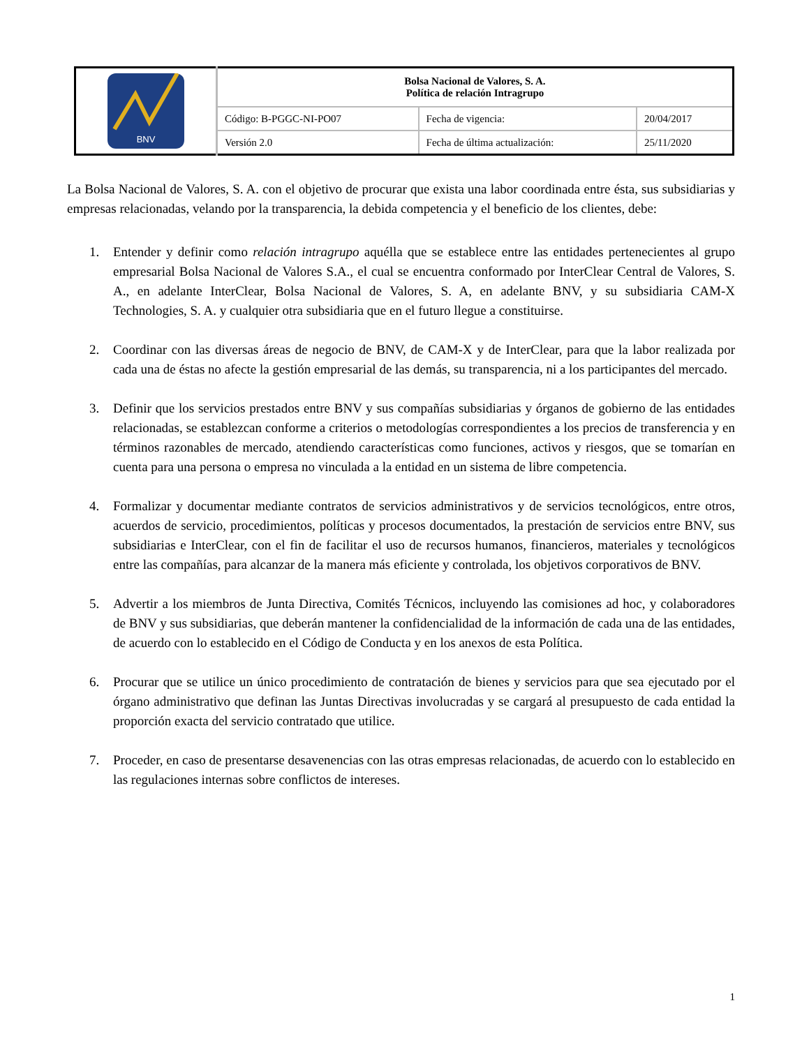| BNV | Bolsa Nacional de Valores, S. A. Política de relación Intragrupo | | |
| | Código: B-PGGC-NI-PO07 | Fecha de vigencia: | 20/04/2017 |
| | Versión 2.0 | Fecha de última actualización: | 25/11/2020 |
La Bolsa Nacional de Valores, S. A. con el objetivo de procurar que exista una labor coordinada entre ésta, sus subsidiarias y empresas relacionadas, velando por la transparencia, la debida competencia y el beneficio de los clientes, debe:
1. Entender y definir como relación intragrupo aquélla que se establece entre las entidades pertenecientes al grupo empresarial Bolsa Nacional de Valores S.A., el cual se encuentra conformado por InterClear Central de Valores, S. A., en adelante InterClear, Bolsa Nacional de Valores, S. A, en adelante BNV, y su subsidiaria CAM-X Technologies, S. A. y cualquier otra subsidiaria que en el futuro llegue a constituirse.
2. Coordinar con las diversas áreas de negocio de BNV, de CAM-X y de InterClear, para que la labor realizada por cada una de éstas no afecte la gestión empresarial de las demás, su transparencia, ni a los participantes del mercado.
3. Definir que los servicios prestados entre BNV y sus compañías subsidiarias y órganos de gobierno de las entidades relacionadas, se establezcan conforme a criterios o metodologías correspondientes a los precios de transferencia y en términos razonables de mercado, atendiendo características como funciones, activos y riesgos, que se tomarían en cuenta para una persona o empresa no vinculada a la entidad en un sistema de libre competencia.
4. Formalizar y documentar mediante contratos de servicios administrativos y de servicios tecnológicos, entre otros, acuerdos de servicio, procedimientos, políticas y procesos documentados, la prestación de servicios entre BNV, sus subsidiarias e InterClear, con el fin de facilitar el uso de recursos humanos, financieros, materiales y tecnológicos entre las compañías, para alcanzar de la manera más eficiente y controlada, los objetivos corporativos de BNV.
5. Advertir a los miembros de Junta Directiva, Comités Técnicos, incluyendo las comisiones ad hoc, y colaboradores de BNV y sus subsidiarias, que deberán mantener la confidencialidad de la información de cada una de las entidades, de acuerdo con lo establecido en el Código de Conducta y en los anexos de esta Política.
6. Procurar que se utilice un único procedimiento de contratación de bienes y servicios para que sea ejecutado por el órgano administrativo que definan las Juntas Directivas involucradas y se cargará al presupuesto de cada entidad la proporción exacta del servicio contratado que utilice.
7. Proceder, en caso de presentarse desavenencias con las otras empresas relacionadas, de acuerdo con lo establecido en las regulaciones internas sobre conflictos de intereses.
1